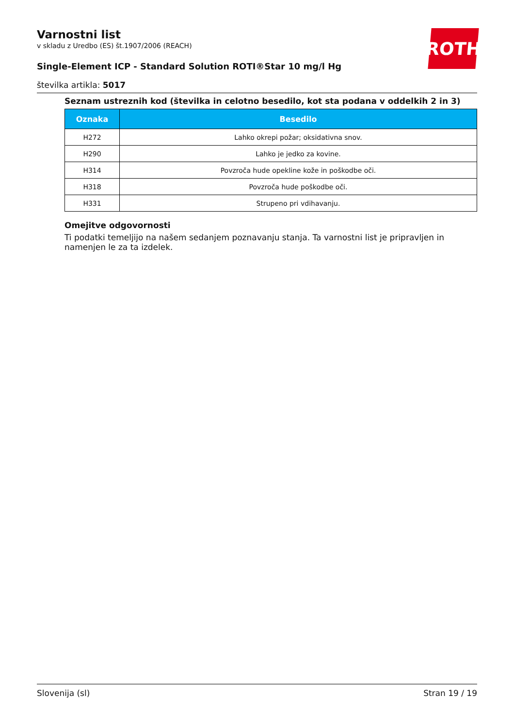ROTH
Varnostni list
v skladu z Uredbo (ES) št.1907/2006 (REACH)
Single-Element ICP - Standard Solution ROTI®Star 10 mg/l Hg
številka artikla: 5017
Seznam ustreznih kod (številka in celotno besedilo, kot sta podana v oddelkih 2 in 3)
| Oznaka | Besedilo |
| --- | --- |
| H272 | Lahko okrepi požar; oksidativna snov. |
| H290 | Lahko je jedko za kovine. |
| H314 | Povzroča hude opekline kože in poškodbe oči. |
| H318 | Povzroča hude poškodbe oči. |
| H331 | Strupeno pri vdihavanju. |
Omejitve odgovornosti
Ti podatki temeljijo na našem sedanjem poznavanju stanja. Ta varnostni list je pripravljen in namenjen le za ta izdelek.
Slovenija (sl) Stran 19 / 19